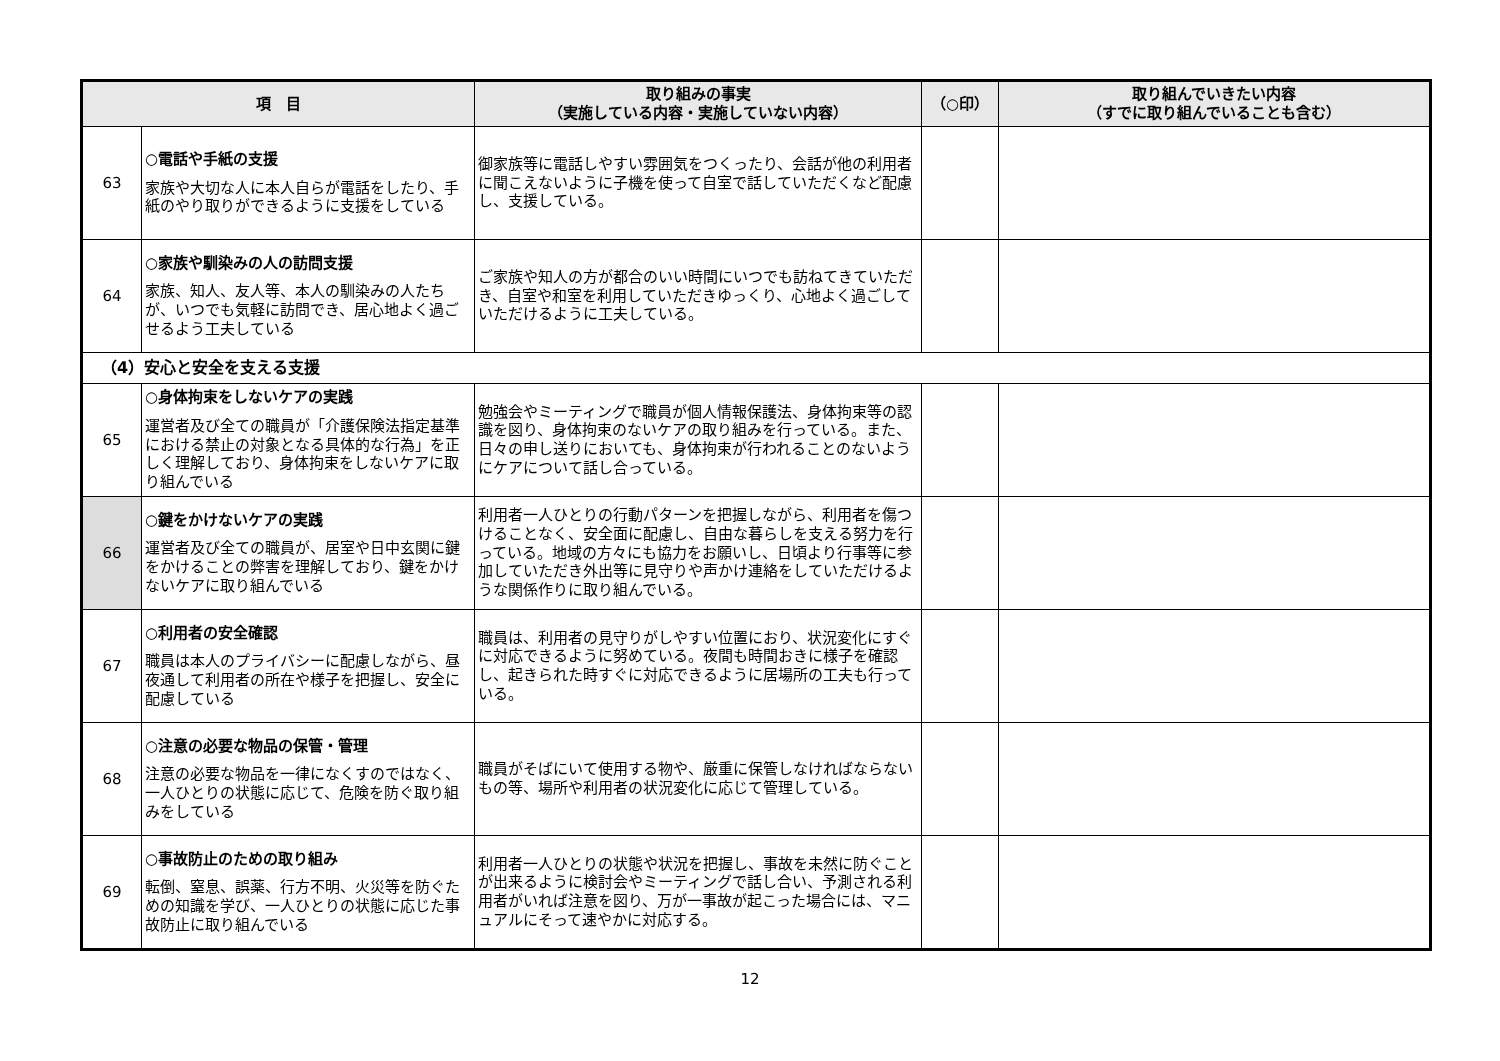| 項 目 | | 取り組みの事実 （実施している内容・実施していない内容） | （○印） | 取り組んでいきたい内容 （すでに取り組んでいることも含む） |
| --- | --- | --- | --- | --- |
| 63 | ○電話や手紙の支援 家族や大切な人に本人自らが電話をしたり、手紙のやり取りができるように支援をしている | 御家族等に電話しやすい雰囲気をつくったり、会話が他の利用者に聞こえないように子機を使って自室で話していただくなど配慮し、支援している。 | | |
| 64 | ○家族や馴染みの人の訪問支援 家族、知人、友人等、本人の馴染みの人たちが、いつでも気軽に訪問でき、居心地よく過ごせるよう工夫している | ご家族や知人の方が都合のいい時間にいつでも訪ねてきていただき、自室や和室を利用していただきゆっくり、心地よく過ごしていただけるように工夫している。 | | |
| （4）安心と安全を支える支援 | | | | |
| 65 | ○身体拘束をしないケアの実践 運営者及び全ての職員が「介護保険法指定基準における禁止の対象となる具体的な行為」を正しく理解しており、身体拘束をしないケアに取り組んでいる | 勉強会やミーティングで職員が個人情報保護法、身体拘束等の認識を図り、身体拘束のないケアの取り組みを行っている。また、日々の申し送りにおいても、身体拘束が行われることのないようにケアについて話し合っている。 | | |
| 66 | ○鍵をかけないケアの実践 運営者及び全ての職員が、居室や日中玄関に鍵をかけることの弊害を理解しており、鍵をかけないケアに取り組んでいる | 利用者一人ひとりの行動パターンを把握しながら、利用者を傷つけることなく、安全面に配慮し、自由な暮らしを支える努力を行っている。地域の方々にも協力をお願いし、日頃より行事等に参加していただき外出等に見守りや声かけ連絡をしていただけるような関係作りに取り組んでいる。 | | |
| 67 | ○利用者の安全確認 職員は本人のプライバシーに配慮しながら、昼夜通して利用者の所在や様子を把握し、安全に配慮している | 職員は、利用者の見守りがしやすい位置におり、状況変化にすぐに対応できるように努めている。夜間も時間おきに様子を確認し、起きられた時すぐに対応できるように居場所の工夫も行っている。 | | |
| 68 | ○注意の必要な物品の保管・管理 注意の必要な物品を一律になくすのではなく、一人ひとりの状態に応じて、危険を防ぐ取り組みをしている | 職員がそばにいて使用する物や、厳重に保管しなければならないもの等、場所や利用者の状況変化に応じて管理している。 | | |
| 69 | ○事故防止のための取り組み 転倒、窒息、誤薬、行方不明、火災等を防ぐための知識を学び、一人ひとりの状態に応じた事故防止に取り組んでいる | 利用者一人ひとりの状態や状況を把握し、事故を未然に防ぐことが出来るように検討会やミーティングで話し合い、予測される利用者がいれば注意を図り、万が一事故が起こった場合には、マニュアルにそって速やかに対応する。 | | |
12